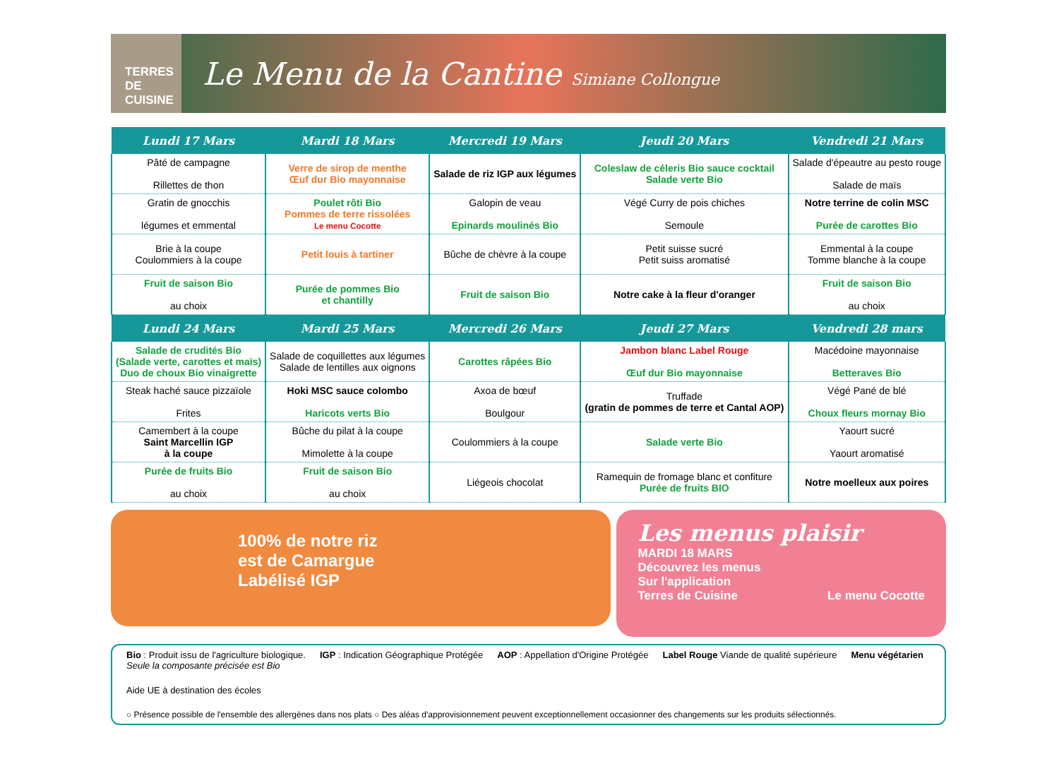TERRES DE CUISINE
Le Menu de la Cantine Simiane Collongue
| Lundi 17 Mars | Mardi 18 Mars | Mercredi 19 Mars | Jeudi 20 Mars | Vendredi 21 Mars |
| --- | --- | --- | --- | --- |
| Pâté de campagne Rillettes de thon | Verre de sirop de menthe Œuf dur Bio mayonnaise | Salade de riz IGP aux légumes | Coleslaw de céleris Bio sauce cocktail Salade verte Bio | Salade d'épeautre au pesto rouge Salade de maïs |
| Gratin de gnocchis légumes et emmental | Poulet rôti Bio Pommes de terre rissolées Le menu Cocotte | Galopin de veau Epinards moulinés Bio | Végé Curry de pois chiches Semoule | Notre terrine de colin MSC Purée de carottes Bio |
| Brie à la coupe Coulommiers à la coupe | Petit louis à tartiner | Bûche de chèvre à la coupe | Petit suisse sucré Petit suiss aromatisé | Emmental à la coupe Tomme blanche à la coupe |
| Fruit de saison Bio au choix | Purée de pommes Bio et chantilly | Fruit de saison Bio | Notre cake à la fleur d'oranger | Fruit de saison Bio au choix |
| Lundi 24 Mars | Mardi 25 Mars | Mercredi 26 Mars | Jeudi 27 Mars | Vendredi 28 mars |
| Salade de crudités Bio (Salade verte, carottes et maïs) Duo de choux Bio vinaigrette | Salade de coquillettes aux légumes Salade de lentilles aux oignons | Carottes râpées Bio | Jambon blanc Label Rouge Œuf dur Bio mayonnaise | Macédoine mayonnaise Betteraves Bio |
| Steak haché sauce pizzaïole Frites | Hoki MSC sauce colombo Haricots verts Bio | Axoa de bœuf Boulgour | Truffade (gratin de pommes de terre et Cantal AOP) | Végé Pané de blé Choux fleurs mornay Bio |
| Camembert à la coupe Saint Marcellin IGP à la coupe | Bûche du pilat à la coupe Mimolette à la coupe | Coulommiers à la coupe | Salade verte Bio | Yaourt sucré Yaourt aromatisé |
| Purée de fruits Bio au choix | Fruit de saison Bio au choix | Liégeois chocolat | Ramequin de fromage blanc et confiture Purée de fruits BIO | Notre moelleux aux poires |
100% de notre riz
est de Camargue
Labélisé IGP
Les menus plaisir
MARDI 18 MARS
Découvrez les menus
Sur l'application
Terres de Cuisine Le menu Cocotte
Bio : Produit issu de l'agriculture biologique.
Seule la composante précisée est Bio
IGP : Indication Géographique Protégée
AOP : Appellation d'Origine Protégée
Label Rouge Viande de qualité supérieure
Menu végétarien
Aide UE à destination des écoles
○ Présence possible de l'ensemble des allergènes dans nos plats ○ Des aléas d'approvisionnement peuvent exceptionnellement occasionner des changements sur les produits sélectionnés.